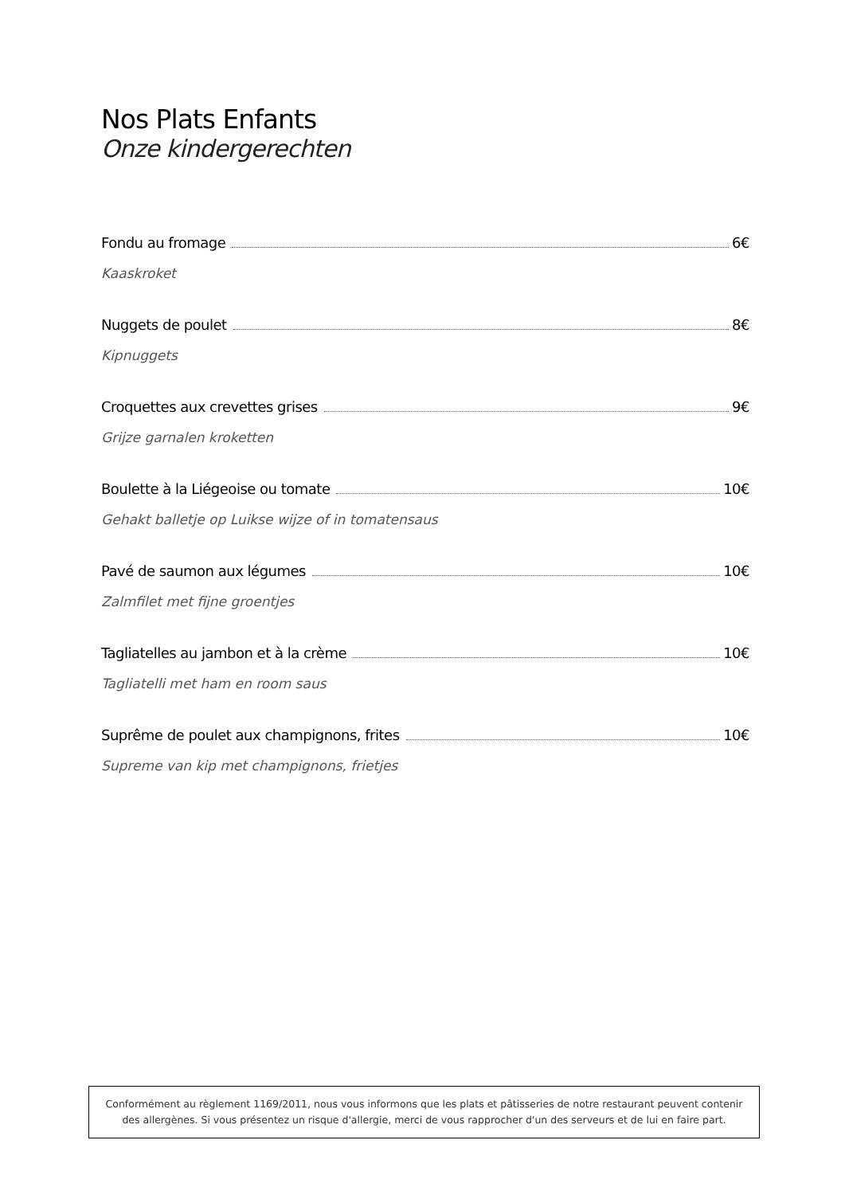Nos Plats Enfants
Onze kindergerechten
Fondu au fromage 6€
Kaaskroket
Nuggets de poulet 8€
Kipnuggets
Croquettes aux crevettes grises 9€
Grijze garnalen kroketten
Boulette à la Liégeoise ou tomate 10€
Gehakt balletje op Luikse wijze of in tomatensaus
Pavé de saumon aux légumes 10€
Zalmfilet met fijne groentjes
Tagliatelles au jambon et à la crème 10€
Tagliatelli met ham en room saus
Suprême de poulet aux champignons, frites 10€
Supreme van kip met champignons, frietjes
Conformément au règlement 1169/2011, nous vous informons que les plats et pâtisseries de notre restaurant peuvent contenir des allergènes. Si vous présentez un risque d'allergie, merci de vous rapprocher d'un des serveurs et de lui en faire part.